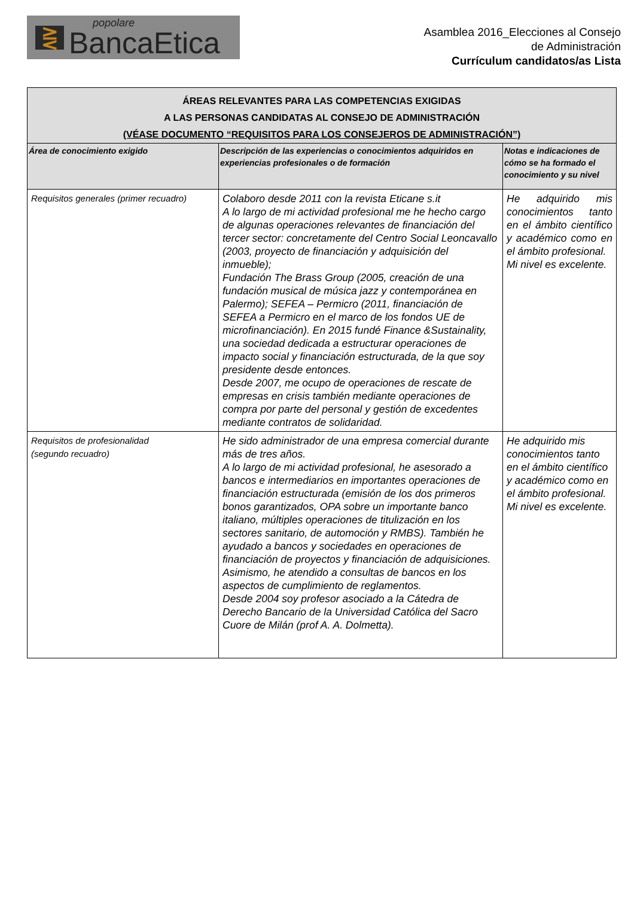⋛
popolare
BancaEtica
Asamblea 2016_Elecciones al Consejo
de Administración
Currículum candidatos/as Lista
| ÁREAS RELEVANTES PARA LAS COMPETENCIAS EXIGIDAS A LAS PERSONAS CANDIDATAS AL CONSEJO DE ADMINISTRACIÓN (VÉASE DOCUMENTO “REQUISITOS PARA LOS CONSEJEROS DE ADMINISTRACIÓN”) | | |
| Área de conocimiento exigido | Descripción de las experiencias o conocimientos adquiridos en experiencias profesionales o de formación | Notas e indicaciones de cómo se ha formado el conocimiento y su nivel |
| Requisitos generales (primer recuadro) | Colaboro desde 2011 con la revista Eticane s.it A lo largo de mi actividad profesional me he hecho cargo de algunas operaciones relevantes de financiación del tercer sector: concretamente del Centro Social Leoncavallo (2003, proyecto de financiación y adquisición del inmueble); Fundación The Brass Group (2005, creación de una fundación musical de música jazz y contemporánea en Palermo); SEFEA – Permicro (2011, financiación de SEFEA a Permicro en el marco de los fondos UE de microfinanciación). En 2015 fundé Finance &Sustainality, una sociedad dedicada a estructurar operaciones de impacto social y financiación estructurada, de la que soy presidente desde entonces. Desde 2007, me ocupo de operaciones de rescate de empresas en crisis también mediante operaciones de compra por parte del personal y gestión de excedentes mediante contratos de solidaridad. | He adquirido mis conocimientos tanto en el ámbito científico y académico como en el ámbito profesional. Mi nivel es excelente. |
| Requisitos de profesionalidad (segundo recuadro) | He sido administrador de una empresa comercial durante más de tres años. A lo largo de mi actividad profesional, he asesorado a bancos e intermediarios en importantes operaciones de financiación estructurada (emisión de los dos primeros bonos garantizados, OPA sobre un importante banco italiano, múltiples operaciones de titulización en los sectores sanitario, de automoción y RMBS). También he ayudado a bancos y sociedades en operaciones de financiación de proyectos y financiación de adquisiciones. Asimismo, he atendido a consultas de bancos en los aspectos de cumplimiento de reglamentos. Desde 2004 soy profesor asociado a la Cátedra de Derecho Bancario de la Universidad Católica del Sacro Cuore de Milán (prof A. A. Dolmetta). | He adquirido mis conocimientos tanto en el ámbito científico y académico como en el ámbito profesional. Mi nivel es excelente. |